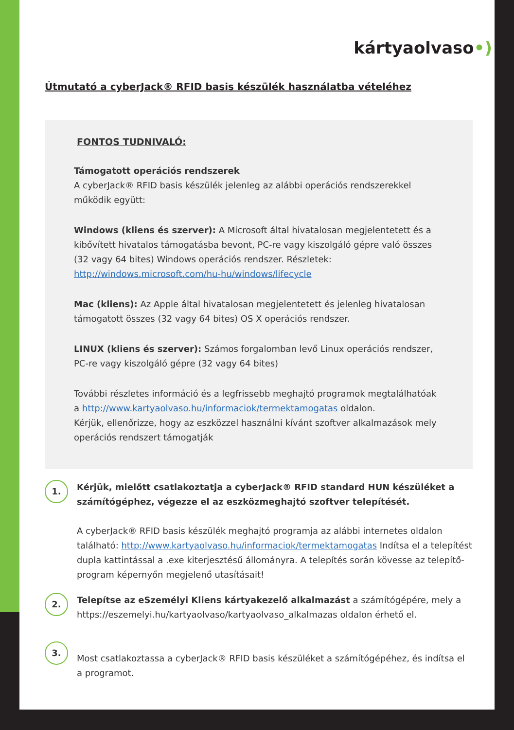kártyaolvaso•)
Útmutató a cyberJack® RFID basis készülék használatba vételéhez
FONTOS TUDNIVALÓ:
Támogatott operációs rendszerek
A cyberJack® RFID basis készülék jelenleg az alábbi operációs rendszerekkel működik együtt:
Windows (kliens és szerver): A Microsoft által hivatalosan megjelentetett és a kibővített hivatalos támogatásba bevont, PC-re vagy kiszolgáló gépre való összes (32 vagy 64 bites) Windows operációs rendszer. Részletek: http://windows.microsoft.com/hu-hu/windows/lifecycle
Mac (kliens): Az Apple által hivatalosan megjelentetett és jelenleg hivatalosan támogatott összes (32 vagy 64 bites) OS X operációs rendszer.
LINUX (kliens és szerver): Számos forgalomban levő Linux operációs rendszer, PC-re vagy kiszolgáló gépre (32 vagy 64 bites)
További részletes információ és a legfrissebb meghajtó programok megtalálhatóak a http://www.kartyaolvaso.hu/informaciok/termektamogatas oldalon.
Kérjük, ellenőrizze, hogy az eszközzel használni kívánt szoftver alkalmazások mely operációs rendszert támogatják
1.
Kérjük, mielőtt csatlakoztatja a cyberJack® RFID standard HUN készüléket a számítógéphez, végezze el az eszközmeghajtó szoftver telepítését.
A cyberJack® RFID basis készülék meghajtó programja az alábbi internetes oldalon található: http://www.kartyaolvaso.hu/informaciok/termektamogatas Indítsa el a telepítést dupla kattintással a .exe kiterjesztésű állományra. A telepítés során kövesse az telepítő-program képernyőn megjelenő utasításait!
2.
Telepítse az eSzemélyi Kliens kártyakezelő alkalmazást a számítógépére, mely a https://eszemelyi.hu/kartyaolvaso/kartyaolvaso_alkalmazas oldalon érhető el.
3.
Most csatlakoztassa a cyberJack® RFID basis készüléket a számítógépéhez, és indítsa el a programot.